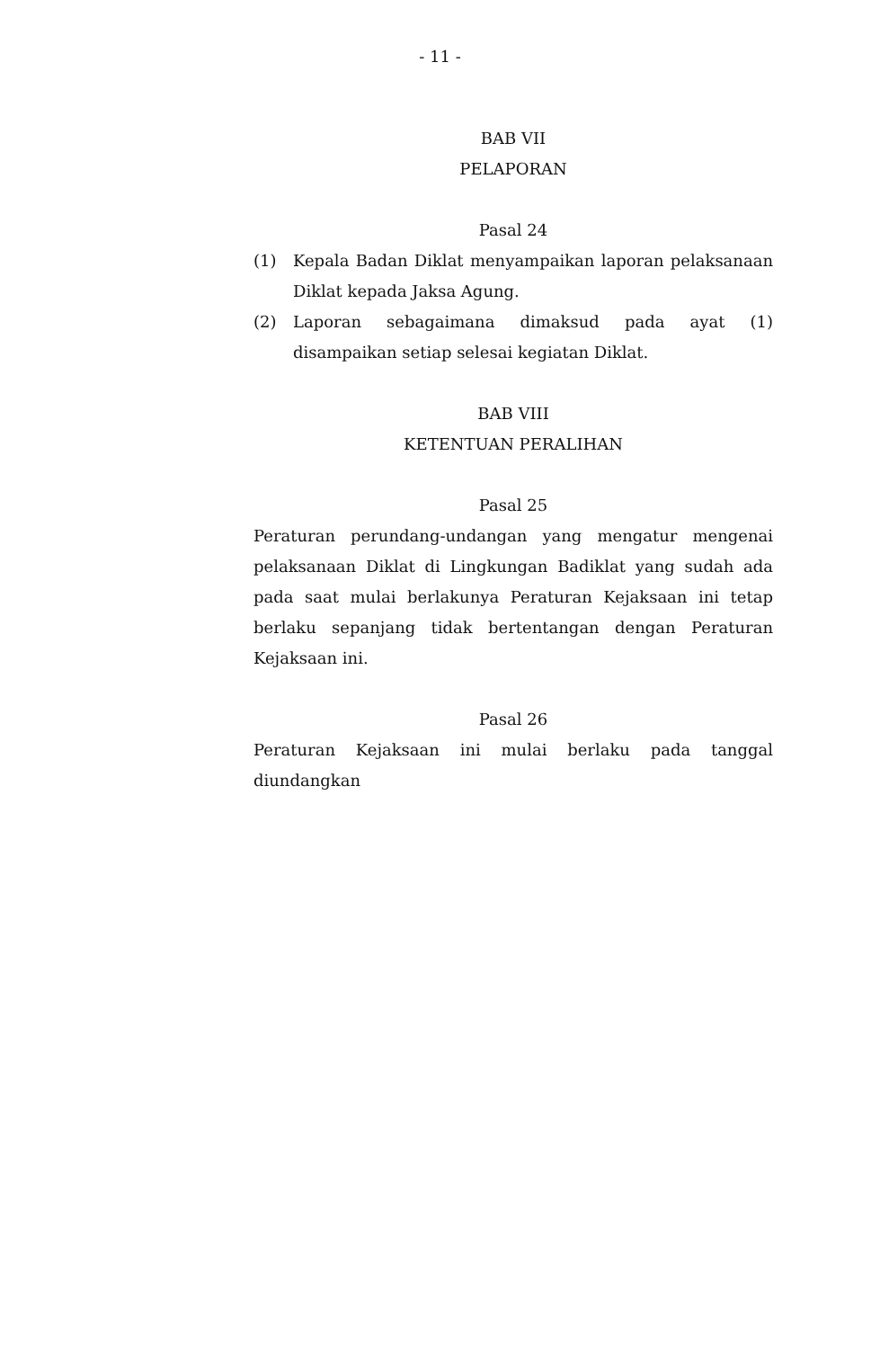- 11 -
BAB VII
PELAPORAN
Pasal 24
(1) Kepala Badan Diklat menyampaikan laporan pelaksanaan Diklat kepada Jaksa Agung.
(2) Laporan sebagaimana dimaksud pada ayat (1) disampaikan setiap selesai kegiatan Diklat.
BAB VIII
KETENTUAN PERALIHAN
Pasal 25
Peraturan perundang-undangan yang mengatur mengenai pelaksanaan Diklat di Lingkungan Badiklat yang sudah ada pada saat mulai berlakunya Peraturan Kejaksaan ini tetap berlaku sepanjang tidak bertentangan dengan Peraturan Kejaksaan ini.
Pasal 26
Peraturan Kejaksaan ini mulai berlaku pada tanggal diundangkan